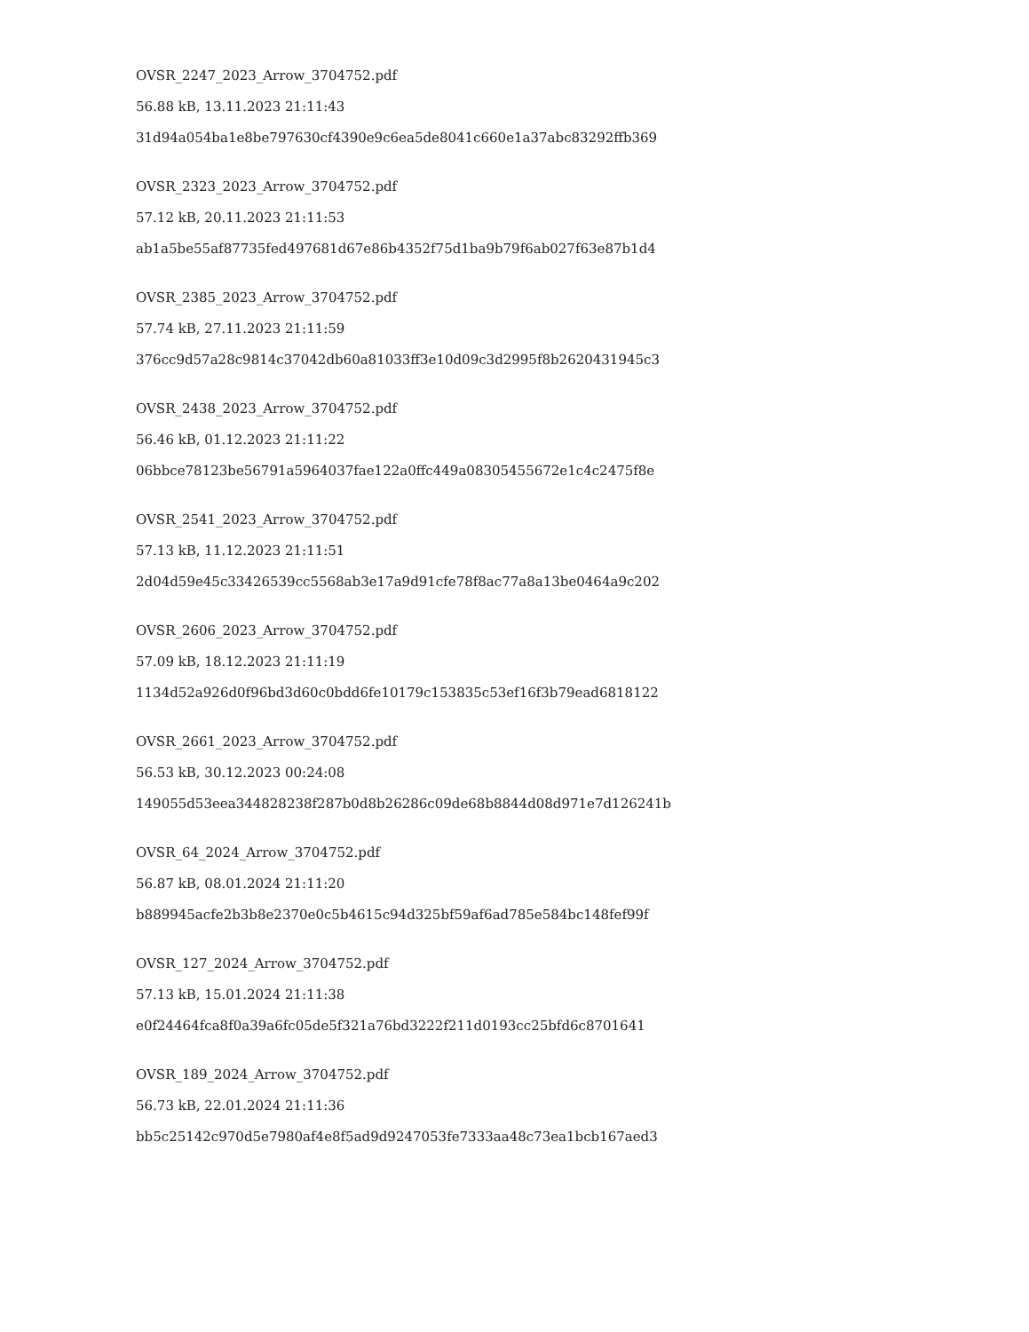OVSR_2247_2023_Arrow_3704752.pdf
56.88 kB, 13.11.2023 21:11:43
31d94a054ba1e8be797630cf4390e9c6ea5de8041c660e1a37abc83292ffb369
OVSR_2323_2023_Arrow_3704752.pdf
57.12 kB, 20.11.2023 21:11:53
ab1a5be55af87735fed497681d67e86b4352f75d1ba9b79f6ab027f63e87b1d4
OVSR_2385_2023_Arrow_3704752.pdf
57.74 kB, 27.11.2023 21:11:59
376cc9d57a28c9814c37042db60a81033ff3e10d09c3d2995f8b2620431945c3
OVSR_2438_2023_Arrow_3704752.pdf
56.46 kB, 01.12.2023 21:11:22
06bbce78123be56791a5964037fae122a0ffc449a08305455672e1c4c2475f8e
OVSR_2541_2023_Arrow_3704752.pdf
57.13 kB, 11.12.2023 21:11:51
2d04d59e45c33426539cc5568ab3e17a9d91cfe78f8ac77a8a13be0464a9c202
OVSR_2606_2023_Arrow_3704752.pdf
57.09 kB, 18.12.2023 21:11:19
1134d52a926d0f96bd3d60c0bdd6fe10179c153835c53ef16f3b79ead6818122
OVSR_2661_2023_Arrow_3704752.pdf
56.53 kB, 30.12.2023 00:24:08
149055d53eea344828238f287b0d8b26286c09de68b8844d08d971e7d126241b
OVSR_64_2024_Arrow_3704752.pdf
56.87 kB, 08.01.2024 21:11:20
b889945acfe2b3b8e2370e0c5b4615c94d325bf59af6ad785e584bc148fef99f
OVSR_127_2024_Arrow_3704752.pdf
57.13 kB, 15.01.2024 21:11:38
e0f24464fca8f0a39a6fc05de5f321a76bd3222f211d0193cc25bfd6c8701641
OVSR_189_2024_Arrow_3704752.pdf
56.73 kB, 22.01.2024 21:11:36
bb5c25142c970d5e7980af4e8f5ad9d9247053fe7333aa48c73ea1bcb167aed3